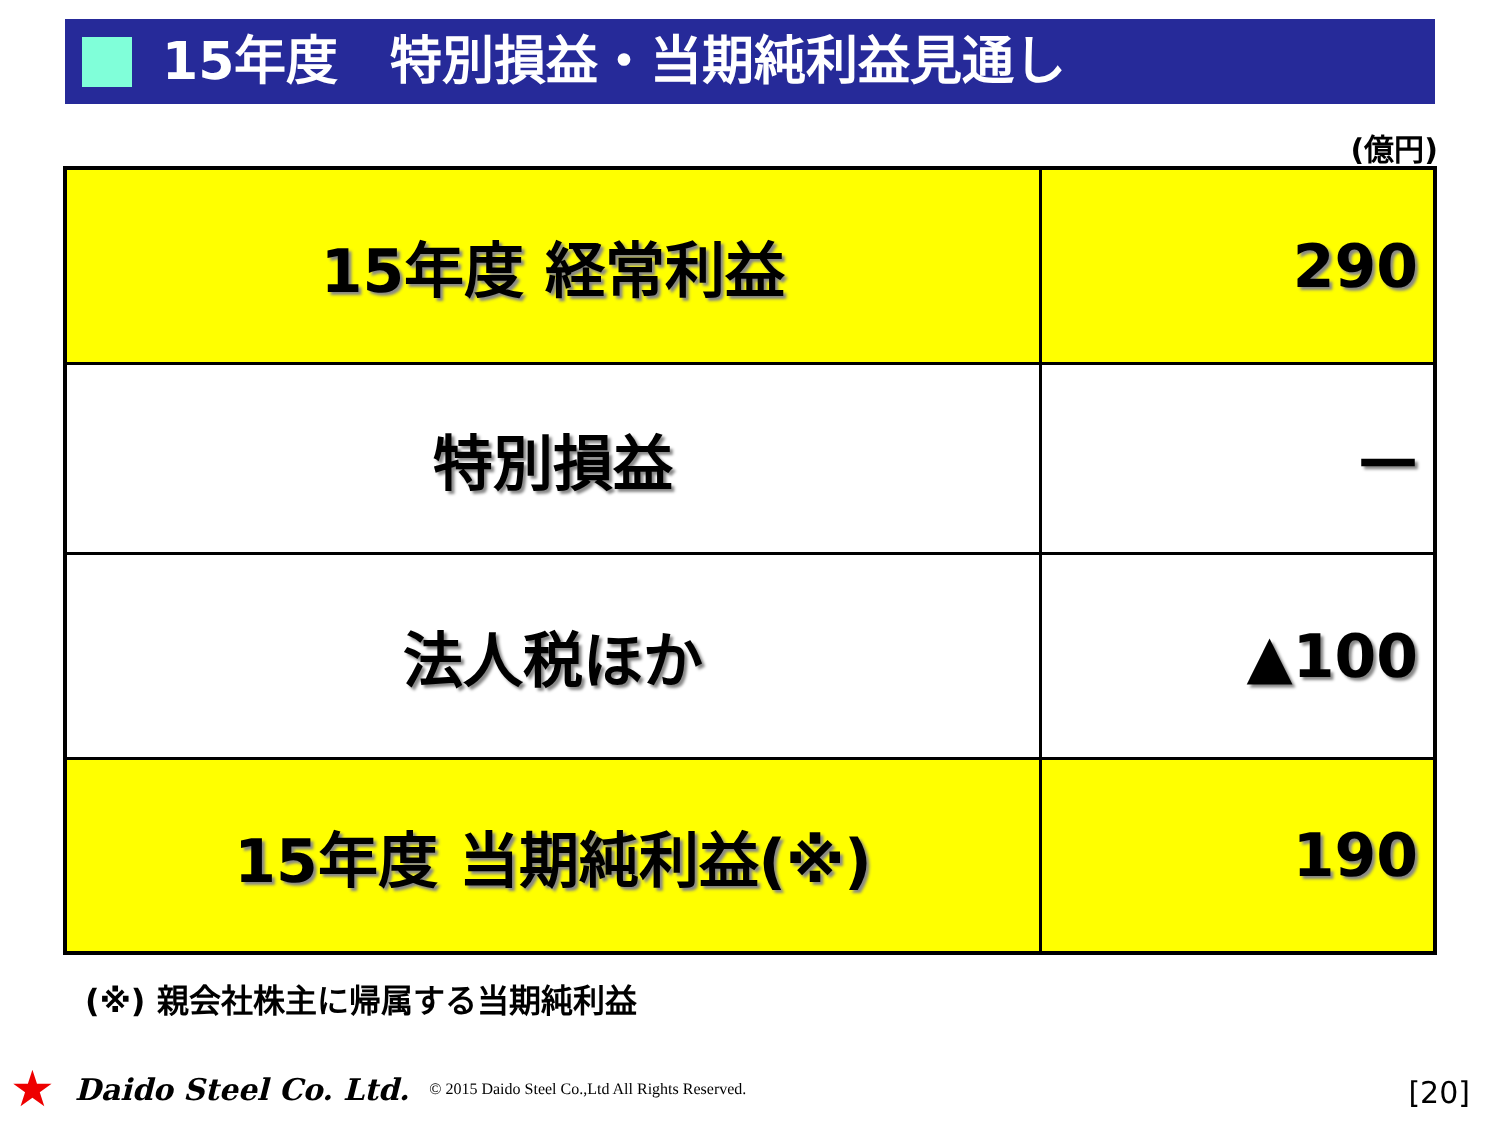15年度　特別損益・当期純利益見通し
(億円)
| 15年度 経常利益 | 290 |
| 特別損益 | — |
| 法人税ほか | ▲100 |
| 15年度 当期純利益(※) | 190 |
(※) 親会社株主に帰属する当期純利益
★ Daido Steel Co. Ltd. © 2015 Daido Steel Co.,Ltd All Rights Reserved.
[20]